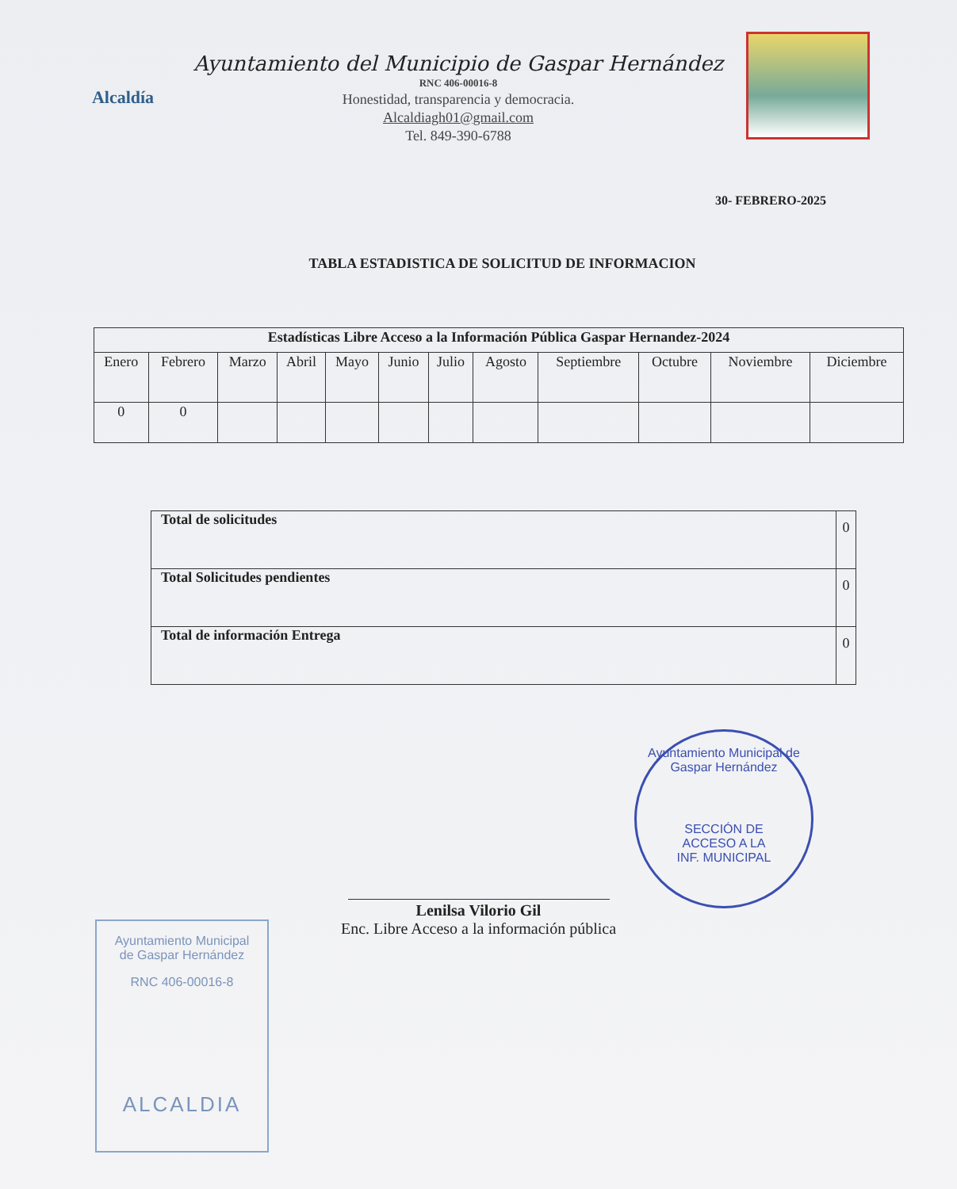Alcaldía
Ayuntamiento del Municipio de Gaspar Hernández
RNC 406-00016-8
Honestidad, transparencia y democracia.
Alcaldiagh01@gmail.com
Tel. 849-390-6788
30- FEBRERO-2025
TABLA ESTADISTICA DE SOLICITUD DE INFORMACION
| Estadísticas Libre Acceso a la Información Pública Gaspar Hernandez-2024 | | | | | | | | | | | |
| --- | --- | --- | --- | --- | --- | --- | --- | --- | --- | --- | --- |
| Enero | Febrero | Marzo | Abril | Mayo | Junio | Julio | Agosto | Septiembre | Octubre | Noviembre | Diciembre |
| 0 | 0 | | | | | | | | | | |
| Total de solicitudes | 0 |
| Total Solicitudes pendientes | 0 |
| Total de información Entrega | 0 |
Lenilsa Vilorio Gil
Enc. Libre Acceso a la información pública
Ayuntamiento Municipal de Gaspar Hernández
SECCIÓN DE
ACCESO A LA
INF. MUNICIPAL
Ayuntamiento Municipal
de Gaspar Hernández
RNC 406-00016-8
ALCALDIA